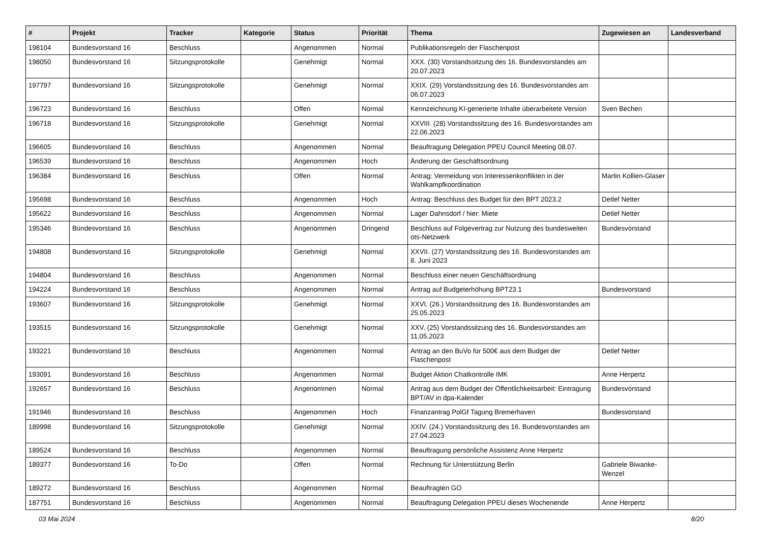| # | Projekt | Tracker | Kategorie | Status | Priorität | Thema | Zugewiesen an | Landesverband |
| --- | --- | --- | --- | --- | --- | --- | --- | --- |
| 198104 | Bundesvorstand 16 | Beschluss | | Angenommen | Normal | Publikationsregeln der Flaschenpost | | |
| 198050 | Bundesvorstand 16 | Sitzungsprotokolle | | Genehmigt | Normal | XXX. (30) Vorstandssitzung des 16. Bundesvorstandes am 20.07.2023 | | |
| 197797 | Bundesvorstand 16 | Sitzungsprotokolle | | Genehmigt | Normal | XXIX. (29) Vorstandssitzung des 16. Bundesvorstandes am 06.07.2023 | | |
| 196723 | Bundesvorstand 16 | Beschluss | | Offen | Normal | Kennzeichnung KI-generierte Inhalte überarbeitete Version | Sven Bechen | |
| 196718 | Bundesvorstand 16 | Sitzungsprotokolle | | Genehmigt | Normal | XXVIII. (28) Vorstandssitzung des 16. Bundesvorstandes am 22.06.2023 | | |
| 196605 | Bundesvorstand 16 | Beschluss | | Angenommen | Normal | Beauftragung Delegation PPEU Council Meeting 08.07. | | |
| 196539 | Bundesvorstand 16 | Beschluss | | Angenommen | Hoch | Änderung der Geschäftsordnung | | |
| 196384 | Bundesvorstand 16 | Beschluss | | Offen | Normal | Antrag: Vermeidung von Interessenkonflikten in der Wahlkampfkoordination | Martin Kollien-Glaser | |
| 195698 | Bundesvorstand 16 | Beschluss | | Angenommen | Hoch | Antrag: Beschluss des Budget für den BPT 2023.2 | Detlef Netter | |
| 195622 | Bundesvorstand 16 | Beschluss | | Angenommen | Normal | Lager Dahnsdorf / hier: Miete | Detlef Netter | |
| 195346 | Bundesvorstand 16 | Beschluss | | Angenommen | Dringend | Beschluss auf Folgevertrag zur Nutzung des bundesweiten ots-Netzwerk | Bundesvorstand | |
| 194808 | Bundesvorstand 16 | Sitzungsprotokolle | | Genehmigt | Normal | XXVII. (27) Vorstandssitzung des 16. Bundesvorstandes am 8. Juni 2023 | | |
| 194804 | Bundesvorstand 16 | Beschluss | | Angenommen | Normal | Beschluss einer neuen Geschäftsordnung | | |
| 194224 | Bundesvorstand 16 | Beschluss | | Angenommen | Normal | Antrag auf Budgeterhöhung BPT23.1 | Bundesvorstand | |
| 193607 | Bundesvorstand 16 | Sitzungsprotokolle | | Genehmigt | Normal | XXVI. (26.) Vorstandssitzung des 16. Bundesvorstandes am 25.05.2023 | | |
| 193515 | Bundesvorstand 16 | Sitzungsprotokolle | | Genehmigt | Normal | XXV. (25) Vorstandssitzung des 16. Bundesvorstandes am 11.05.2023 | | |
| 193221 | Bundesvorstand 16 | Beschluss | | Angenommen | Normal | Antrag an den BuVo für 500€ aus dem Budget der Flaschenpost | Detlef Netter | |
| 193091 | Bundesvorstand 16 | Beschluss | | Angenommen | Normal | Budget Aktion Chatkontrolle IMK | Anne Herpertz | |
| 192657 | Bundesvorstand 16 | Beschluss | | Angenommen | Normal | Antrag aus dem Budget der Öffentlichkeitsarbeit: Eintragung BPT/AV in dpa-Kalender | Bundesvorstand | |
| 191946 | Bundesvorstand 16 | Beschluss | | Angenommen | Hoch | Finanzantrag PolGf Tagung Bremerhaven | Bundesvorstand | |
| 189998 | Bundesvorstand 16 | Sitzungsprotokolle | | Genehmigt | Normal | XXIV. (24.) Vorstandssitzung des 16. Bundesvorstandes am 27.04.2023 | | |
| 189524 | Bundesvorstand 16 | Beschluss | | Angenommen | Normal | Beauftragung persönliche Assistenz Anne Herpertz | | |
| 189377 | Bundesvorstand 16 | To-Do | | Offen | Normal | Rechnung für Unterstützung Berlin | Gabriele Biwanke-Wenzel | |
| 189272 | Bundesvorstand 16 | Beschluss | | Angenommen | Normal | Beauftragten GO | | |
| 187751 | Bundesvorstand 16 | Beschluss | | Angenommen | Normal | Beauftragung Delegation PPEU dieses Wochenende | Anne Herpertz | |
03 Mai 2024 8/20